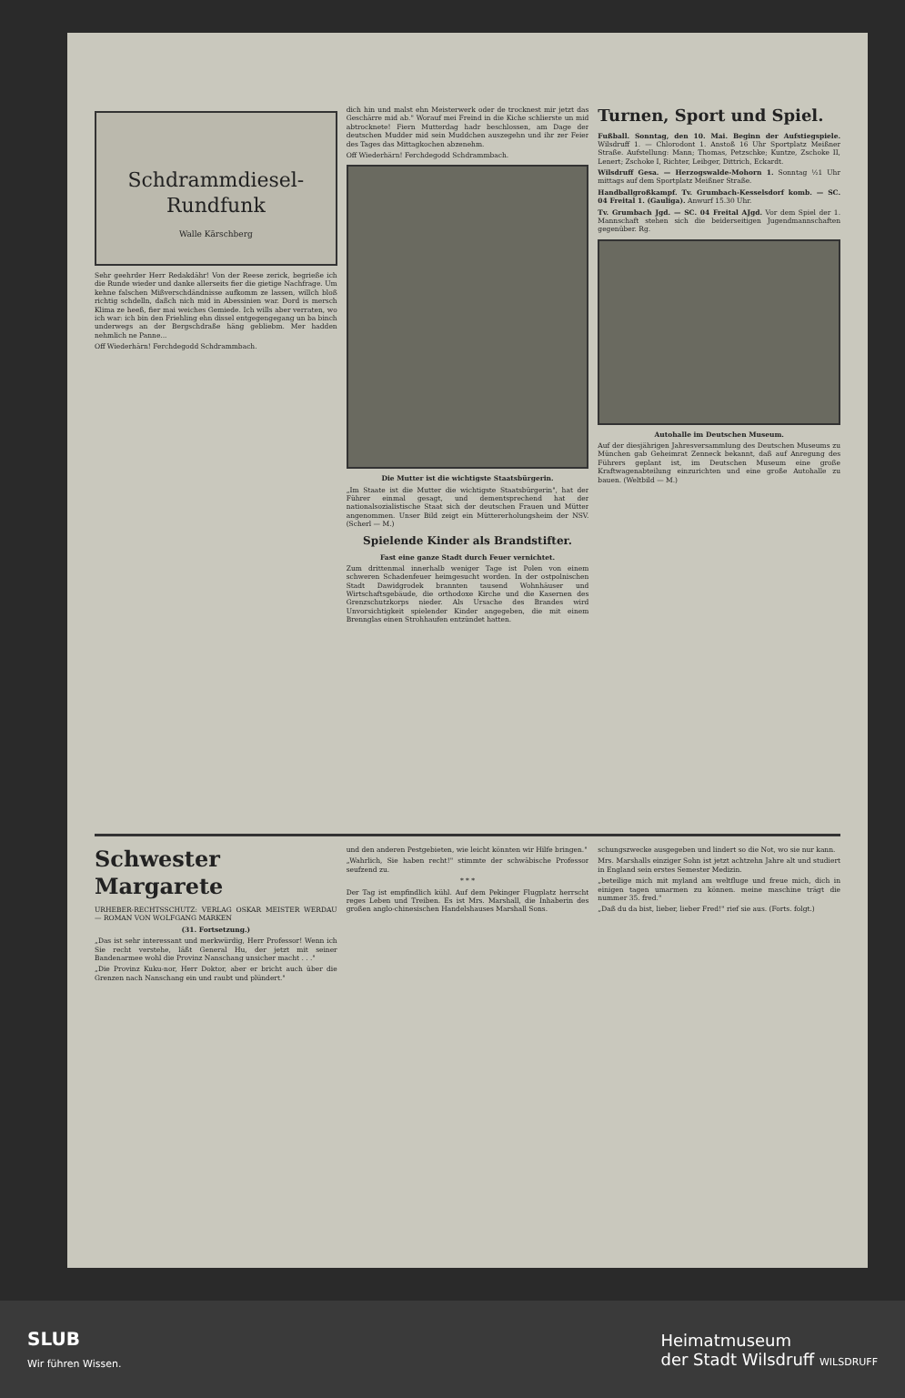Schdrammdiesel-Rundfunk
Walle Kärschberg
Sehr geehrder Herr Redakdähr! Von der Reese zerick, begrieße ich die Runde wieder und danke allerseits fier die gietige Nachfrage. Um kehne falschen Mißverschdändnisse aufkomm ze lassen, willch bloß richtig schdelln, daßch nich mid in Abessinien war. Dord is mersch Klima ze heeß, fier mai weiches Gemiede. Ich wills aber verraten, wo ich war: ich bin den Friehling ehn dissel entgegengegang un ba binch underwegs an der Bergschdraße häng gebliebm. Mer hadden nehmlich ne Panne...
Off Wiederhärn! Ferchdegodd Schdrammbach.
dich hin und malst ehn Meisterwerk oder de trocknest mir jetzt das Geschärre mid ab." Worauf mei Freind in die Kiche schlierste un mid abtrocknete! Fiern Mutterdag hadr beschlossen, am Dage der deutschen Mudder mid sein Muddchen auszegehn und ihr zer Feier des Tages das Mittagkochen abzenehm.
Off Wiederhärn! Ferchdegodd Schdrammbach.
Die Mutter ist die wichtigste Staatsbürgerin.
„Im Staate ist die Mutter die wichtigste Staatsbürgerin", hat der Führer einmal gesagt, und dementsprechend hat der nationalsozialistische Staat sich der deutschen Frauen und Mütter angenommen. Unser Bild zeigt ein Müttererholungsheim der NSV. (Scherl — M.)
Spielende Kinder als Brandstifter.
Fast eine ganze Stadt durch Feuer vernichtet.
Zum drittenmal innerhalb weniger Tage ist Polen von einem schweren Schadenfeuer heimgesucht worden. In der ostpolnischen Stadt Dawidgrodek brannten tausend Wohnhäuser und Wirtschaftsgebäude, die orthodoxe Kirche und die Kasernen des Grenzschutzkorps nieder. Als Ursache des Brandes wird Unvorsichtigkeit spielender Kinder angegeben, die mit einem Brennglas einen Strohhaufen entzündet hatten.
Turnen, Sport und Spiel.
Fußball. Sonntag, den 10. Mai. Beginn der Aufstiegspiele. Wilsdruff 1. — Chlorodont 1. Anstoß 16 Uhr Sportplatz Meißner Straße. Aufstellung: Mann; Thomas, Petzschke; Kuntze, Zschoke II, Lenert; Zschoke I, Richter, Leibger, Dittrich, Eckardt.
Wilsdruff Gesa. — Herzogswalde-Mohorn 1. Sonntag ½1 Uhr mittags auf dem Sportplatz Meißner Straße.
Handballgroßkampf. Tv. Grumbach-Kesselsdorf komb. — SC. 04 Freital 1. (Gauliga). Anwurf 15.30 Uhr.
Tv. Grumbach Jgd. — SC. 04 Freital AJgd. Vor dem Spiel der 1. Mannschaft stehen sich die beiderseitigen Jugendmannschaften gegenüber. Rg.
Autohalle im Deutschen Museum.
Auf der diesjährigen Jahresversammlung des Deutschen Museums zu München gab Geheimrat Zenneck bekannt, daß auf Anregung des Führers geplant ist, im Deutschen Museum eine große Kraftwagenabteilung einzurichten und eine große Autohalle zu bauen. (Weltbild — M.)
Schwester Margarete
URHEBER-RECHTSSCHUTZ: VERLAG OSKAR MEISTER WERDAU — ROMAN VON WOLFGANG MARKEN
(31. Fortsetzung.)
„Das ist sehr interessant und merkwürdig, Herr Professor! Wenn ich Sie recht verstehe, läßt General Hu, der jetzt mit seiner Bandenarmee wohl die Provinz Nanschang unsicher macht . . ."
„Die Provinz Kuku-nor, Herr Doktor, aber er bricht auch über die Grenzen nach Nanschang ein und raubt und plündert."
und den anderen Pestgebieten, wie leicht könnten wir Hilfe bringen."
„Wahrlich, Sie haben recht!" stimmte der schwäbische Professor seufzend zu.
* * *
Der Tag ist empfindlich kühl. Auf dem Pekinger Flugplatz herrscht reges Leben und Treiben. Es ist Mrs. Marshall, die Inhaberin des großen anglo-chinesischen Handelshauses Marshall Sons.
schungszwecke ausgegeben und lindert so die Not, wo sie nur kann.
Mrs. Marshalls einziger Sohn ist jetzt achtzehn Jahre alt und studiert in England sein erstes Semester Medizin.
„beteilige mich mit myland am weltfluge und freue mich, dich in einigen tagen umarmen zu können. meine maschine trägt die nummer 35. fred."
„Daß du da bist, lieber, lieber Fred!" rief sie aus. (Forts. folgt.)
SLUB
Wir führen Wissen.
Heimatmuseum
der Stadt Wilsdruff WILSDRUFF